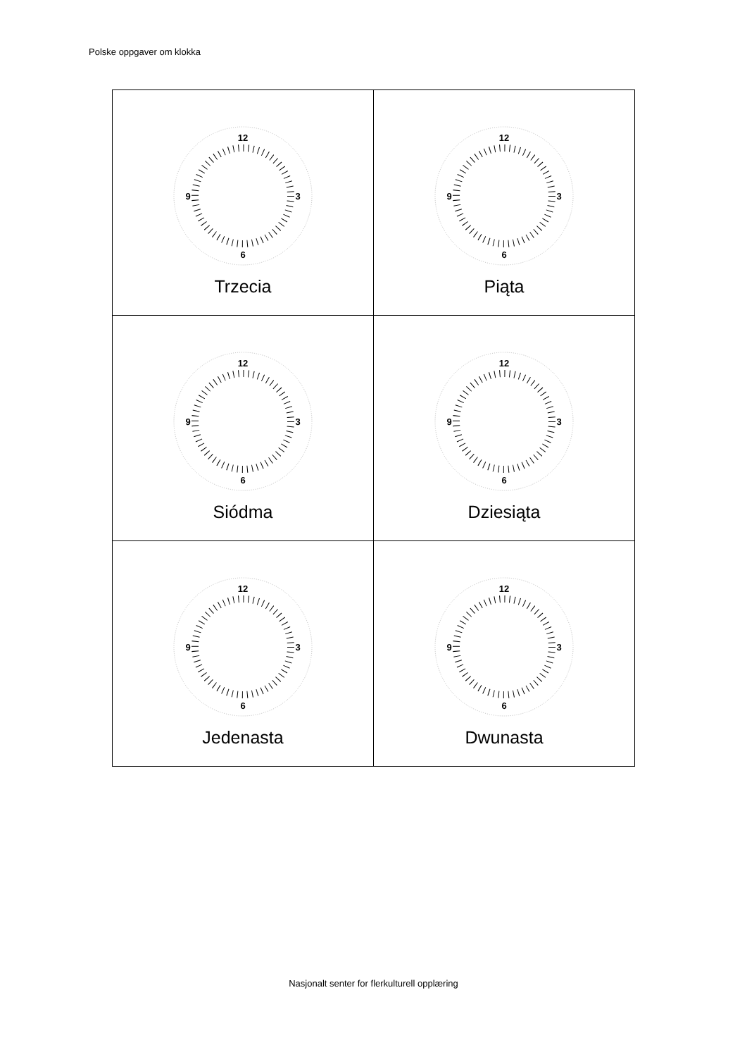Polske oppgaver om klokka
| 12 3 6 9 Trzecia | 12 3 6 9 Piąta |
| 12 3 6 9 Siódma | 12 3 6 9 Dziesiąta |
| 12 3 6 9 Jedenasta | 12 3 6 9 Dwunasta |
Nasjonalt senter for flerkulturell opplæring